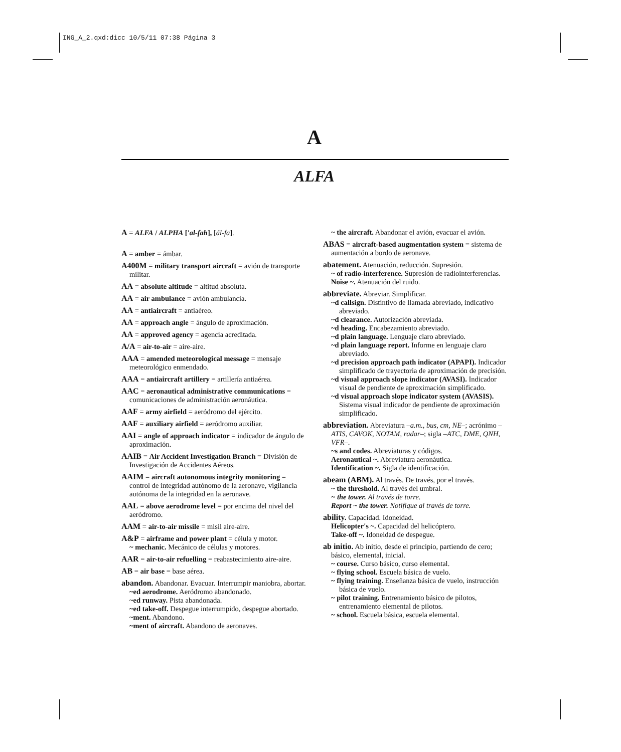ING_A_2.qxd:dicc 10/5/11 07:38 Página 3
A
ALFA
A = ALFA / ALPHA ['al-fah], [ál-fa].
A = amber = ámbar.
A400M = military transport aircraft = avión de transporte militar.
AA = absolute altitude = altitud absoluta.
AA = air ambulance = avión ambulancia.
AA = antiaircraft = antiaéreo.
AA = approach angle = ángulo de aproximación.
AA = approved agency = agencia acreditada.
A/A = air-to-air = aire-aire.
AAA = amended meteorological message = mensaje meteorológico enmendado.
AAA = antiaircraft artillery = artillería antiaérea.
AAC = aeronautical administrative communications = comunicaciones de administración aeronáutica.
AAF = army airfield = aeródromo del ejército.
AAF = auxiliary airfield = aeródromo auxiliar.
AAI = angle of approach indicator = indicador de ángulo de aproximación.
AAIB = Air Accident Investigation Branch = División de Investigación de Accidentes Aéreos.
AAIM = aircraft autonomous integrity monitoring = control de integridad autónomo de la aeronave, vigilancia autónoma de la integridad en la aeronave.
AAL = above aerodrome level = por encima del nivel del aeródromo.
AAM = air-to-air missile = misil aire-aire.
A&P = airframe and power plant = célula y motor.
~ mechanic. Mecánico de células y motores.
AAR = air-to-air refuelling = reabastecimiento aire-aire.
AB = air base = base aérea.
abandon. Abandonar. Evacuar. Interrumpir maniobra, abortar.
~ed aerodrome. Aeródromo abandonado.
~ed runway. Pista abandonada.
~ed take-off. Despegue interrumpido, despegue abortado.
~ment. Abandono.
~ment of aircraft. Abandono de aeronaves.
~ the aircraft. Abandonar el avión, evacuar el avión.
ABAS = aircraft-based augmentation system = sistema de aumentación a bordo de aeronave.
abatement. Atenuación, reducción. Supresión.
~ of radio-interference. Supresión de radiointerferencias.
Noise ~. Atenuación del ruido.
abbreviate. Abreviar. Simplificar.
~d callsign. Distintivo de llamada abreviado, indicativo abreviado.
~d clearance. Autorización abreviada.
~d heading. Encabezamiento abreviado.
~d plain language. Lenguaje claro abreviado.
~d plain language report. Informe en lenguaje claro abreviado.
~d precision approach path indicator (APAPI). Indicador simplificado de trayectoria de aproximación de precisión.
~d visual approach slope indicator (AVASI). Indicador visual de pendiente de aproximación simplificado.
~d visual approach slope indicator system (AVASIS). Sistema visual indicador de pendiente de aproximación simplificado.
abbreviation. Abreviatura –a.m., bus, cm, NE–; acrónimo –ATIS, CAVOK, NOTAM, radar–; sigla –ATC, DME, QNH, VFR–.
~s and codes. Abreviaturas y códigos.
Aeronautical ~. Abreviatura aeronáutica.
Identification ~. Sigla de identificación.
abeam (ABM). Al través. De través, por el través.
~ the threshold. Al través del umbral.
~ the tower. Al través de torre.
Report ~ the tower. Notifique al través de torre.
ability. Capacidad. Idoneidad.
Helicopter's ~. Capacidad del helicóptero.
Take-off ~. Idoneidad de despegue.
ab initio. Ab initio, desde el principio, partiendo de cero; básico, elemental, inicial.
~ course. Curso básico, curso elemental.
~ flying school. Escuela básica de vuelo.
~ flying training. Enseñanza básica de vuelo, instrucción básica de vuelo.
~ pilot training. Entrenamiento básico de pilotos, entrenamiento elemental de pilotos.
~ school. Escuela básica, escuela elemental.